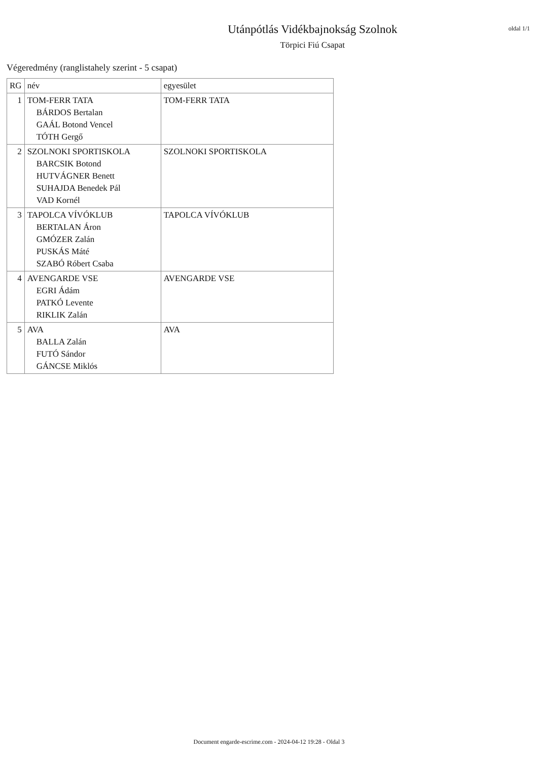Utánpótlás Vidékbajnokság Szolnok
Törpici Fiú Csapat
oldal 1/1
Végeredmény (ranglistahely szerint - 5 csapat)
| RG | név | egyesület |
| --- | --- | --- |
| 1 | TOM-FERR TATA BÁRDOS Bertalan GAÁL Botond Vencel TÓTH Gergő | TOM-FERR TATA |
| 2 | SZOLNOKI SPORTISKOLA BARCSIK Botond HUTVÁGNER Benett SUHAJDA Benedek Pál VAD Kornél | SZOLNOKI SPORTISKOLA |
| 3 | TAPOLCA VÍVÓKLUB BERTALAN Áron GMÓZER Zalán PUSKÁS Máté SZABÓ Róbert Csaba | TAPOLCA VÍVÓKLUB |
| 4 | AVENGARDE VSE EGRI Ádám PATKÓ Levente RIKLIK Zalán | AVENGARDE VSE |
| 5 | AVA BALLA Zalán FUTÓ Sándor GÁNCSE Miklós | AVA |
Document engarde-escrime.com - 2024-04-12 19:28 - Oldal 3